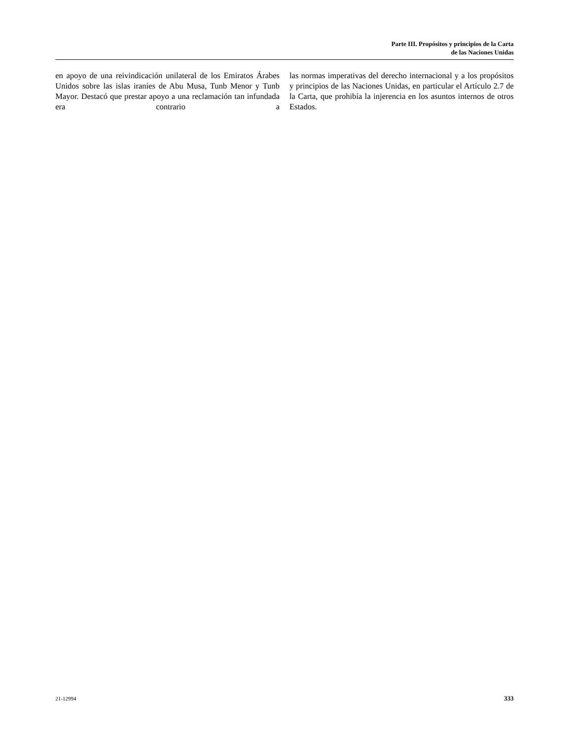Parte III. Propósitos y principios de la Carta
de las Naciones Unidas
en apoyo de una reivindicación unilateral de los Emiratos Árabes Unidos sobre las islas iraníes de Abu Musa, Tunb Menor y Tunb Mayor. Destacó que prestar apoyo a una reclamación tan infundada era contrario a
las normas imperativas del derecho internacional y a los propósitos y principios de las Naciones Unidas, en particular el Artículo 2.7 de la Carta, que prohibía la injerencia en los asuntos internos de otros Estados.
21-12994 333